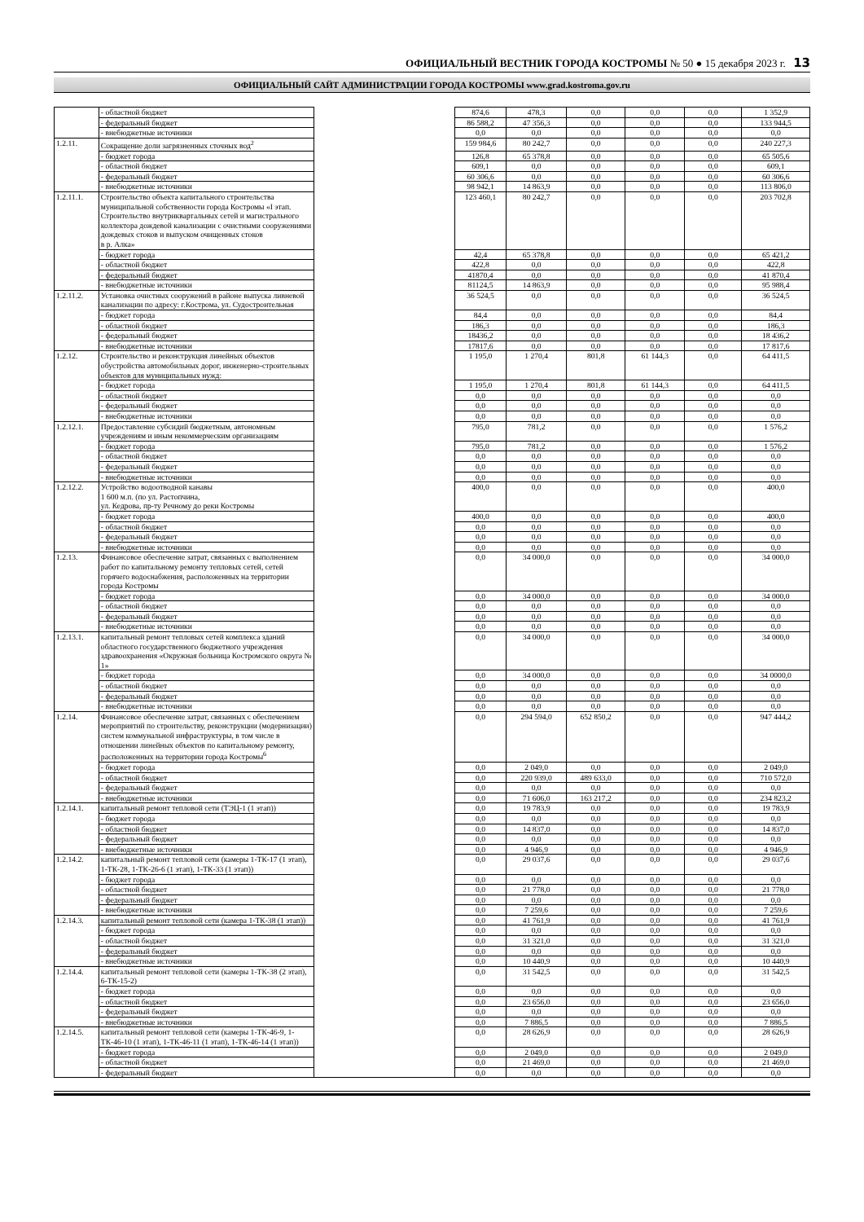ОФИЦИАЛЬНЫЙ ВЕСТНИК ГОРОДА КОСТРОМЫ № 50 ● 15 декабря 2023 г. 13
ОФИЦИАЛЬНЫЙ САЙТ АДМИНИСТРАЦИИ ГОРОДА КОСТРОМЫ www.grad.kostroma.gov.ru
| | - областной бюджет | | 874,6 | 478,3 | 0,0 | 0,0 | 0,0 | 1 352,9 |
| | - федеральный бюджет | | 86 588,2 | 47 356,3 | 0,0 | 0,0 | 0,0 | 133 944,5 |
| | - внебюджетные источники | | 0,0 | 0,0 | 0,0 | 0,0 | 0,0 | 0,0 |
| 1.2.11. | Сокращение доли загрязненных сточных вод<sup>2</sup> | | 159 984,6 | 80 242,7 | 0,0 | 0,0 | 0,0 | 240 227,3 |
| | - бюджет города | | 126,8 | 65 378,8 | 0,0 | 0,0 | 0,0 | 65 505,6 |
| | - областной бюджет | | 609,1 | 0,0 | 0,0 | 0,0 | 0,0 | 609,1 |
| | - федеральный бюджет | | 60 306,6 | 0,0 | 0,0 | 0,0 | 0,0 | 60 306,6 |
| | - внебюджетные источники | | 98 942,1 | 14 863,9 | 0,0 | 0,0 | 0,0 | 113 806,0 |
| 1.2.11.1. | Строительство объекта капитального строительства муниципальной собственности города Костромы «I этап. Строительство внутриквартальных сетей и магистрального коллектора дождевой канализации с очистными сооружениями дождевых стоков и выпуском очищенных стоков в р. Алка» | | 123 460,1 | 80 242,7 | 0,0 | 0,0 | 0,0 | 203 702,8 |
| | - бюджет города | | 42,4 | 65 378,8 | 0,0 | 0,0 | 0,0 | 65 421,2 |
| | - областной бюджет | | 422,8 | 0,0 | 0,0 | 0,0 | 0,0 | 422,8 |
| | - федеральный бюджет | | 41870,4 | 0,0 | 0,0 | 0,0 | 0,0 | 41 870,4 |
| | - внебюджетные источники | | 81124,5 | 14 863,9 | 0,0 | 0,0 | 0,0 | 95 988,4 |
| 1.2.11.2. | Установка очистных сооружений в районе выпуска ливневой канализации по адресу: г.Кострома, ул. Судостроительная | | 36 524,5 | 0,0 | 0,0 | 0,0 | 0,0 | 36 524,5 |
| | - бюджет города | | 84,4 | 0,0 | 0,0 | 0,0 | 0,0 | 84,4 |
| | - областной бюджет | | 186,3 | 0,0 | 0,0 | 0,0 | 0,0 | 186,3 |
| | - федеральный бюджет | | 18436,2 | 0,0 | 0,0 | 0,0 | 0,0 | 18 436,2 |
| | - внебюджетные источники | | 17817,6 | 0,0 | 0,0 | 0,0 | 0,0 | 17 817,6 |
| 1.2.12. | Строительство и реконструкция линейных объектов обустройства автомобильных дорог, инженерно-строительных объектов для муниципальных нужд: | | 1 195,0 | 1 270,4 | 801,8 | 61 144,3 | 0,0 | 64 411,5 |
| | - бюджет города | | 1 195,0 | 1 270,4 | 801,8 | 61 144,3 | 0,0 | 64 411,5 |
| | - областной бюджет | | 0,0 | 0,0 | 0,0 | 0,0 | 0,0 | 0,0 |
| | - федеральный бюджет | | 0,0 | 0,0 | 0,0 | 0,0 | 0,0 | 0,0 |
| | - внебюджетные источники | | 0,0 | 0,0 | 0,0 | 0,0 | 0,0 | 0,0 |
| 1.2.12.1. | Предоставление субсидий бюджетным, автономным учреждениям и иным некоммерческим организациям | | 795,0 | 781,2 | 0,0 | 0,0 | 0,0 | 1 576,2 |
| | - бюджет города | | 795,0 | 781,2 | 0,0 | 0,0 | 0,0 | 1 576,2 |
| | - областной бюджет | | 0,0 | 0,0 | 0,0 | 0,0 | 0,0 | 0,0 |
| | - федеральный бюджет | | 0,0 | 0,0 | 0,0 | 0,0 | 0,0 | 0,0 |
| | - внебюджетные источники | | 0,0 | 0,0 | 0,0 | 0,0 | 0,0 | 0,0 |
| 1.2.12.2. | Устройство водоотводной канавы 1 600 м.п. (по ул. Растопчина, ул. Кедрова, пр-ту Речному до реки Костромы | | 400,0 | 0,0 | 0,0 | 0,0 | 0,0 | 400,0 |
| | - бюджет города | | 400,0 | 0,0 | 0,0 | 0,0 | 0,0 | 400,0 |
| | - областной бюджет | | 0,0 | 0,0 | 0,0 | 0,0 | 0,0 | 0,0 |
| | - федеральный бюджет | | 0,0 | 0,0 | 0,0 | 0,0 | 0,0 | 0,0 |
| | - внебюджетные источники | | 0,0 | 0,0 | 0,0 | 0,0 | 0,0 | 0,0 |
| 1.2.13. | Финансовое обеспечение затрат, связанных с выполнением работ по капитальному ремонту тепловых сетей, сетей горячего водоснабжения, расположенных на территории города Костромы | | 0,0 | 34 000,0 | 0,0 | 0,0 | 0,0 | 34 000,0 |
| | - бюджет города | | 0,0 | 34 000,0 | 0,0 | 0,0 | 0,0 | 34 000,0 |
| | - областной бюджет | | 0,0 | 0,0 | 0,0 | 0,0 | 0,0 | 0,0 |
| | - федеральный бюджет | | 0,0 | 0,0 | 0,0 | 0,0 | 0,0 | 0,0 |
| | - внебюджетные источники | | 0,0 | 0,0 | 0,0 | 0,0 | 0,0 | 0,0 |
| 1.2.13.1. | капитальный ремонт тепловых сетей комплекса зданий областного государственного бюджетного учреждения здравоохранения «Окружная больница Костромского округа № 1» | | 0,0 | 34 000,0 | 0,0 | 0,0 | 0,0 | 34 000,0 |
| | - бюджет города | | 0,0 | 34 000,0 | 0,0 | 0,0 | 0,0 | 34 0000,0 |
| | - областной бюджет | | 0,0 | 0,0 | 0,0 | 0,0 | 0,0 | 0,0 |
| | - федеральный бюджет | | 0,0 | 0,0 | 0,0 | 0,0 | 0,0 | 0,0 |
| | - внебюджетные источники | | 0,0 | 0,0 | 0,0 | 0,0 | 0,0 | 0,0 |
| 1.2.14. | Финансовое обеспечение затрат, связанных с обеспечением мероприятий по строительству, реконструкции (модернизации) систем коммунальной инфраструктуры, в том числе в отношении линейных объектов по капитальному ремонту, расположенных на территории города Костромы<sup>6</sup> | | 0,0 | 294 594,0 | 652 850,2 | 0,0 | 0,0 | 947 444,2 |
| | - бюджет города | | 0,0 | 2 049,0 | 0,0 | 0,0 | 0,0 | 2 049,0 |
| | - областной бюджет | | 0,0 | 220 939,0 | 489 633,0 | 0,0 | 0,0 | 710 572,0 |
| | - федеральный бюджет | | 0,0 | 0,0 | 0,0 | 0,0 | 0,0 | 0,0 |
| | - внебюджетные источники | | 0,0 | 71 606,0 | 163 217,2 | 0,0 | 0,0 | 234 823,2 |
| 1.2.14.1. | капитальный ремонт тепловой сети (ТЭЦ-1 (1 этап)) | | 0,0 | 19 783,9 | 0,0 | 0,0 | 0,0 | 19 783,9 |
| | - бюджет города | | 0,0 | 0,0 | 0,0 | 0,0 | 0,0 | 0,0 |
| | - областной бюджет | | 0,0 | 14 837,0 | 0,0 | 0,0 | 0,0 | 14 837,0 |
| | - федеральный бюджет | | 0,0 | 0,0 | 0,0 | 0,0 | 0,0 | 0,0 |
| | - внебюджетные источники | | 0,0 | 4 946,9 | 0,0 | 0,0 | 0,0 | 4 946,9 |
| 1.2.14.2. | капитальный ремонт тепловой сети (камеры 1-ТК-17 (1 этап), 1-ТК-28, 1-ТК-26-6 (1 этап), 1-ТК-33 (1 этап)) | | 0,0 | 29 037,6 | 0,0 | 0,0 | 0,0 | 29 037,6 |
| | - бюджет города | | 0,0 | 0,0 | 0,0 | 0,0 | 0,0 | 0,0 |
| | - областной бюджет | | 0,0 | 21 778,0 | 0,0 | 0,0 | 0,0 | 21 778,0 |
| | - федеральный бюджет | | 0,0 | 0,0 | 0,0 | 0,0 | 0,0 | 0,0 |
| | - внебюджетные источники | | 0,0 | 7 259,6 | 0,0 | 0,0 | 0,0 | 7 259,6 |
| 1.2.14.3. | капитальный ремонт тепловой сети (камера 1-ТК-38 (1 этап)) | | 0,0 | 41 761,9 | 0,0 | 0,0 | 0,0 | 41 761,9 |
| | - бюджет города | | 0,0 | 0,0 | 0,0 | 0,0 | 0,0 | 0,0 |
| | - областной бюджет | | 0,0 | 31 321,0 | 0,0 | 0,0 | 0,0 | 31 321,0 |
| | - федеральный бюджет | | 0,0 | 0,0 | 0,0 | 0,0 | 0,0 | 0,0 |
| | - внебюджетные источники | | 0,0 | 10 440,9 | 0,0 | 0,0 | 0,0 | 10 440,9 |
| 1.2.14.4. | капитальный ремонт тепловой сети (камеры 1-ТК-38 (2 этап), 6-ТК-15-2) | | 0,0 | 31 542,5 | 0,0 | 0,0 | 0,0 | 31 542,5 |
| | - бюджет города | | 0,0 | 0,0 | 0,0 | 0,0 | 0,0 | 0,0 |
| | - областной бюджет | | 0,0 | 23 656,0 | 0,0 | 0,0 | 0,0 | 23 656,0 |
| | - федеральный бюджет | | 0,0 | 0,0 | 0,0 | 0,0 | 0,0 | 0,0 |
| | - внебюджетные источники | | 0,0 | 7 886,5 | 0,0 | 0,0 | 0,0 | 7 886,5 |
| 1.2.14.5. | капитальный ремонт тепловой сети (камеры 1-ТК-46-9, 1-ТК-46-10 (1 этап), 1-ТК-46-11 (1 этап), 1-ТК-46-14 (1 этап)) | | 0,0 | 28 626,9 | 0,0 | 0,0 | 0,0 | 28 626,9 |
| | - бюджет города | | 0,0 | 2 049,0 | 0,0 | 0,0 | 0,0 | 2 049,0 |
| | - областной бюджет | | 0,0 | 21 469,0 | 0,0 | 0,0 | 0,0 | 21 469,0 |
| | - федеральный бюджет | | 0,0 | 0,0 | 0,0 | 0,0 | 0,0 | 0,0 |